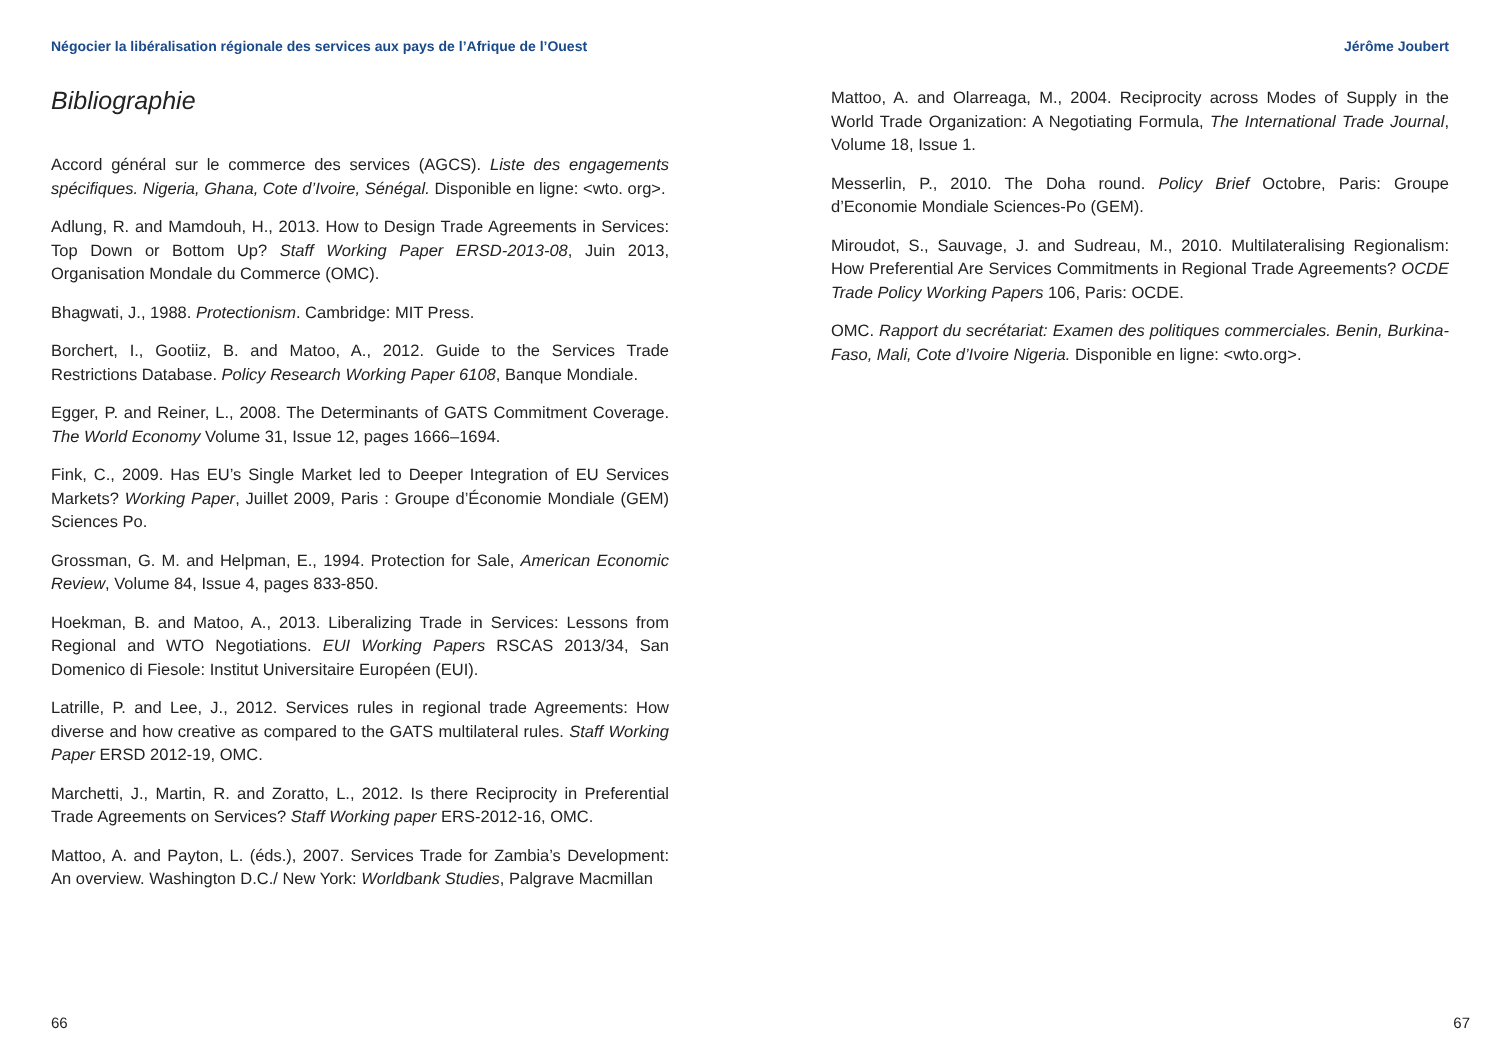Négocier la libéralisation régionale des services aux pays de l’Afrique de l’Ouest
Bibliographie
Accord général sur le commerce des services (AGCS). Liste des engagements spécifiques. Nigeria, Ghana, Cote d’Ivoire, Sénégal. Disponible en ligne: <wto. org>.
Adlung, R. and Mamdouh, H., 2013. How to Design Trade Agreements in Services: Top Down or Bottom Up? Staff Working Paper ERSD-2013-08, Juin 2013, Organisation Mondale du Commerce (OMC).
Bhagwati, J., 1988. Protectionism. Cambridge: MIT Press.
Borchert, I., Gootiiz, B. and Matoo, A., 2012. Guide to the Services Trade Restrictions Database. Policy Research Working Paper 6108, Banque Mondiale.
Egger, P. and Reiner, L., 2008. The Determinants of GATS Commitment Coverage. The World Economy Volume 31, Issue 12, pages 1666–1694.
Fink, C., 2009. Has EU’s Single Market led to Deeper Integration of EU Services Markets? Working Paper, Juillet 2009, Paris : Groupe d’Économie Mondiale (GEM) Sciences Po.
Grossman, G. M. and Helpman, E., 1994. Protection for Sale, American Economic Review, Volume 84, Issue 4, pages 833-850.
Hoekman, B. and Matoo, A., 2013. Liberalizing Trade in Services: Lessons from Regional and WTO Negotiations. EUI Working Papers RSCAS 2013/34, San Domenico di Fiesole: Institut Universitaire Européen (EUI).
Latrille, P. and Lee, J., 2012. Services rules in regional trade Agreements: How diverse and how creative as compared to the GATS multilateral rules. Staff Working Paper ERSD 2012-19, OMC.
Marchetti, J., Martin, R. and Zoratto, L., 2012. Is there Reciprocity in Preferential Trade Agreements on Services? Staff Working paper ERS-2012-16, OMC.
Mattoo, A. and Payton, L. (éds.), 2007. Services Trade for Zambia’s Development: An overview. Washington D.C./ New York: Worldbank Studies, Palgrave Macmillan
66
Jérôme Joubert
Mattoo, A. and Olarreaga, M., 2004. Reciprocity across Modes of Supply in the World Trade Organization: A Negotiating Formula, The International Trade Journal, Volume 18, Issue 1.
Messerlin, P., 2010. The Doha round. Policy Brief Octobre, Paris: Groupe d’Economie Mondiale Sciences-Po (GEM).
Miroudot, S., Sauvage, J. and Sudreau, M., 2010. Multilateralising Regionalism: How Preferential Are Services Commitments in Regional Trade Agreements? OCDE Trade Policy Working Papers 106, Paris: OCDE.
OMC. Rapport du secrétariat: Examen des politiques commerciales. Benin, Burkina-Faso, Mali, Cote d’Ivoire Nigeria. Disponible en ligne: <wto.org>.
67